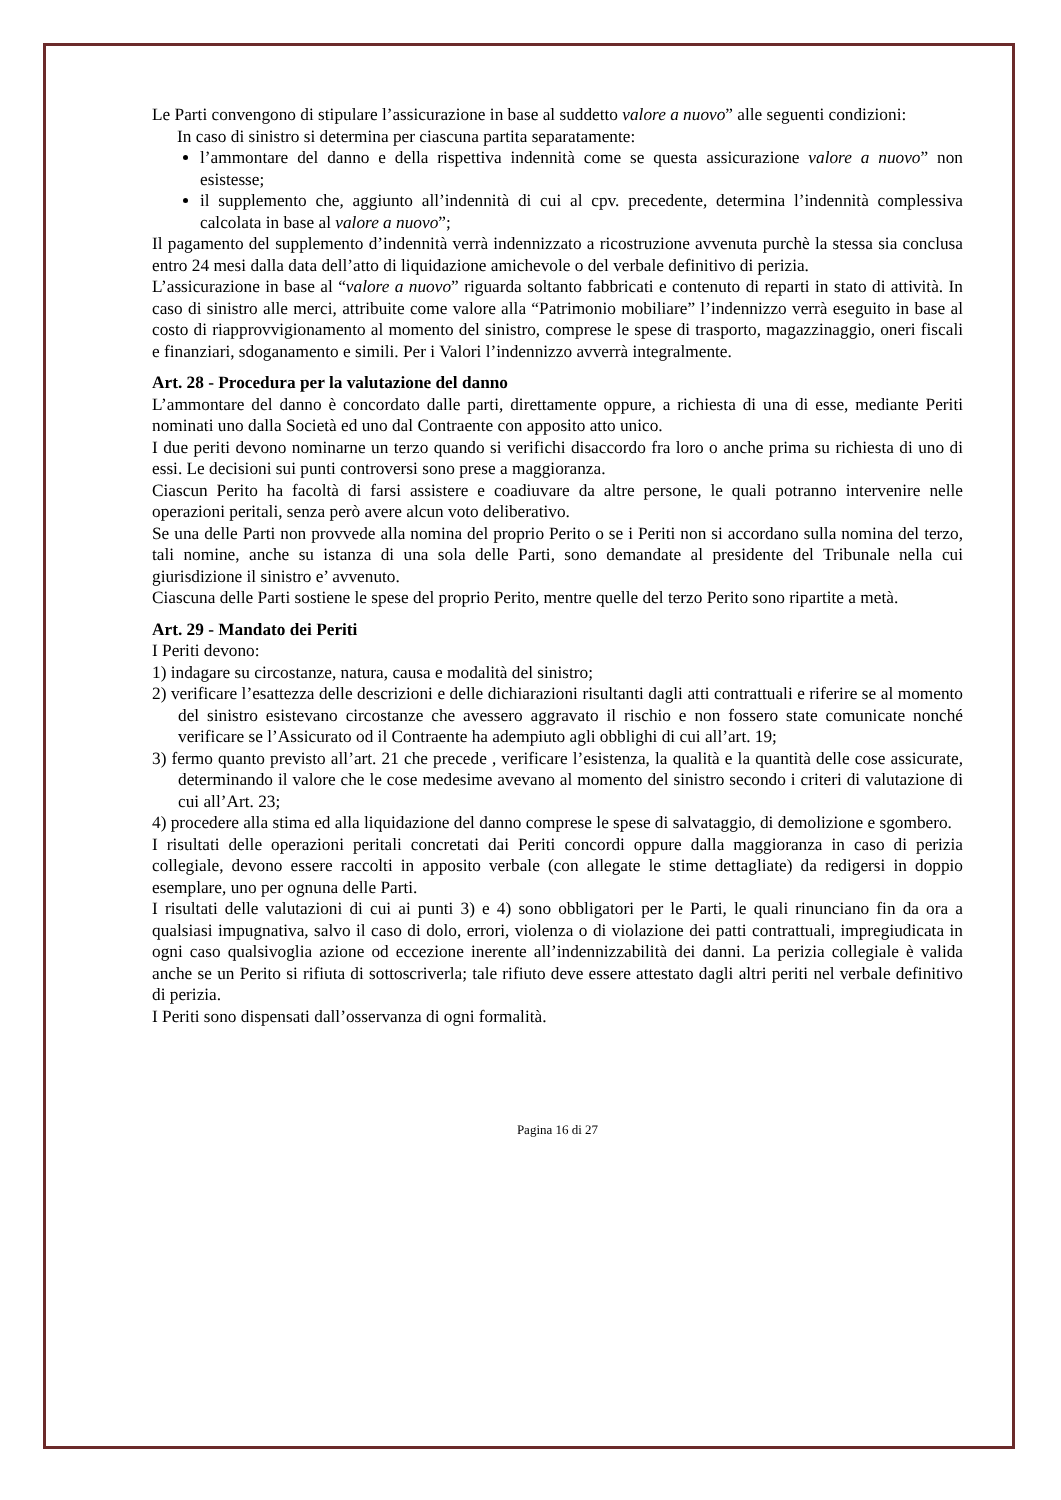Le Parti convengono di stipulare l’assicurazione in base al suddetto valore a nuovo” alle seguenti condizioni:
In caso di sinistro si determina per ciascuna partita separatamente:
l’ammontare del danno e della rispettiva indennità come se questa assicurazione valore a nuovo” non esistesse;
il supplemento che, aggiunto all’indennità di cui al cpv. precedente, determina l’indennità complessiva calcolata in base al valore a nuovo”;
Il pagamento del supplemento d’indennità verrà indennizzato a ricostruzione avvenuta purchè la stessa sia conclusa entro 24 mesi dalla data dell’atto di liquidazione amichevole o del verbale definitivo di perizia.
L’assicurazione in base al “valore a nuovo” riguarda soltanto fabbricati e contenuto di reparti in stato di attività. In caso di sinistro alle merci, attribuite come valore alla “Patrimonio mobiliare” l’indennizzo verrà eseguito in base al costo di riapprovvigionamento al momento del sinistro, comprese le spese di trasporto, magazzinaggio, oneri fiscali e finanziari, sdoganamento e simili. Per i Valori l’indennizzo avverrà integralmente.
Art. 28 - Procedura per la valutazione del danno
L’ammontare del danno è concordato dalle parti, direttamente oppure, a richiesta di una di esse, mediante Periti nominati uno dalla Società ed uno dal Contraente con apposito atto unico.
I due periti devono nominarne un terzo quando si verifichi disaccordo fra loro o anche prima su richiesta di uno di essi. Le decisioni sui punti controversi sono prese a maggioranza.
Ciascun Perito ha facoltà di farsi assistere e coadiuvare da altre persone, le quali potranno intervenire nelle operazioni peritali, senza però avere alcun voto deliberativo.
Se una delle Parti non provvede alla nomina del proprio Perito o se i Periti non si accordano sulla nomina del terzo, tali nomine, anche su istanza di una sola delle Parti, sono demandate al presidente del Tribunale nella cui giurisdizione il sinistro e’ avvenuto.
Ciascuna delle Parti sostiene le spese del proprio Perito, mentre quelle del terzo Perito sono ripartite a metà.
Art. 29 - Mandato dei Periti
I Periti devono:
1) indagare su circostanze, natura, causa e modalità del sinistro;
2) verificare l’esattezza delle descrizioni e delle dichiarazioni risultanti dagli atti contrattuali e riferire se al momento del sinistro esistevano circostanze che avessero aggravato il rischio e non fossero state comunicate nonché verificare se l’Assicurato od il Contraente ha adempiuto agli obblighi di cui all’art. 19;
3) fermo quanto previsto all’art. 21 che precede , verificare l’esistenza, la qualità e la quantità delle cose assicurate, determinando il valore che le cose medesime avevano al momento del sinistro secondo i criteri di valutazione di cui all’Art. 23;
4) procedere alla stima ed alla liquidazione del danno comprese le spese di salvataggio, di demolizione e sgombero.
I risultati delle operazioni peritali concretati dai Periti concordi oppure dalla maggioranza in caso di perizia collegiale, devono essere raccolti in apposito verbale (con allegate le stime dettagliate) da redigersi in doppio esemplare, uno per ognuna delle Parti.
I risultati delle valutazioni di cui ai punti 3) e 4) sono obbligatori per le Parti, le quali rinunciano fin da ora a qualsiasi impugnativa, salvo il caso di dolo, errori, violenza o di violazione dei patti contrattuali, impregiudicata in ogni caso qualsivoglia azione od eccezione inerente all’indennizzabilità dei danni. La perizia collegiale è valida anche se un Perito si rifiuta di sottoscriverla; tale rifiuto deve essere attestato dagli altri periti nel verbale definitivo di perizia.
I Periti sono dispensati dall’osservanza di ogni formalità.
Pagina 16 di 27